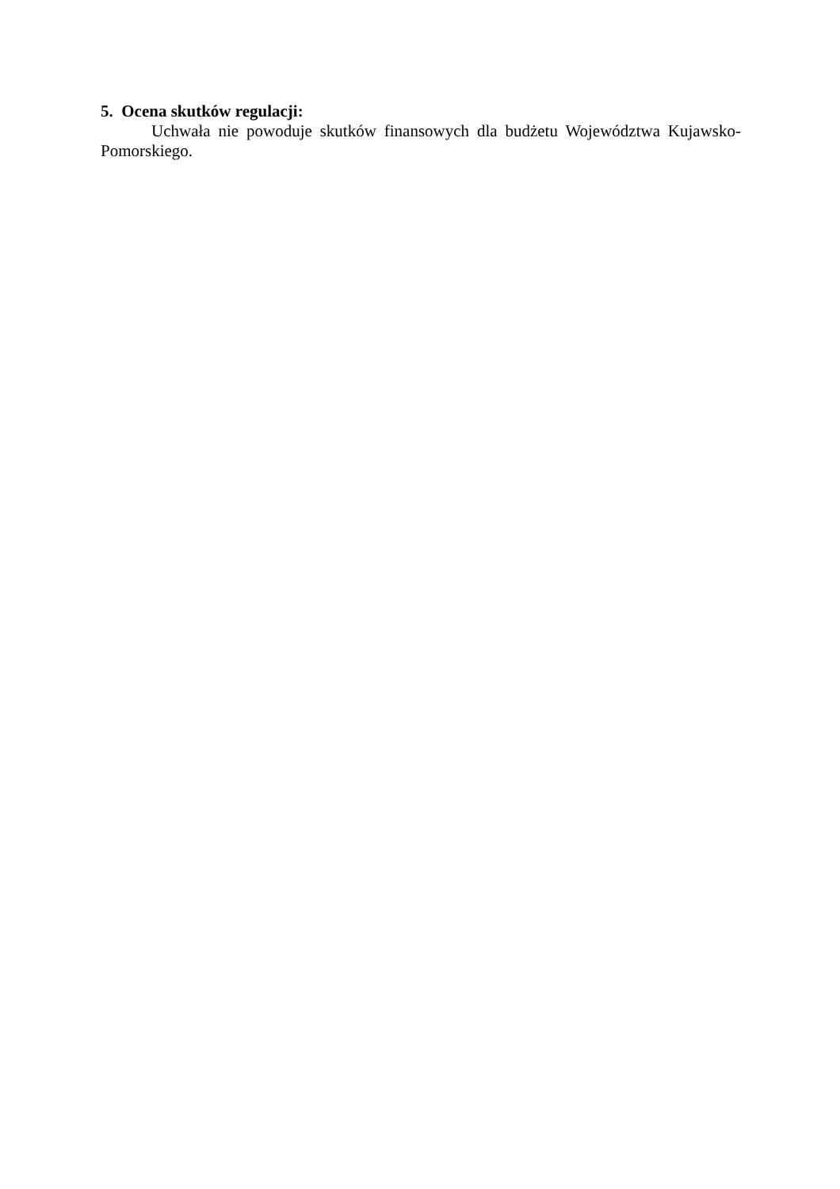5. Ocena skutków regulacji:
Uchwała nie powoduje skutków finansowych dla budżetu Województwa Kujawsko-Pomorskiego.